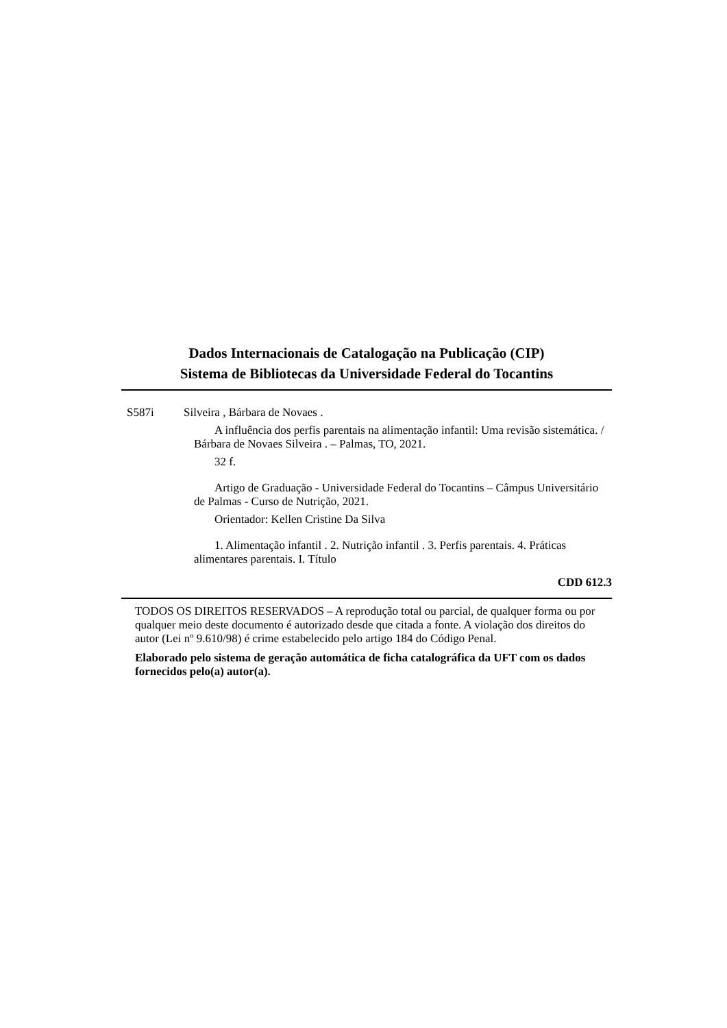Dados Internacionais de Catalogação na Publicação (CIP)
Sistema de Bibliotecas da Universidade Federal do Tocantins
S587i Silveira , Bárbara de Novaes .
A influência dos perfis parentais na alimentação infantil: Uma revisão sistemática. / Bárbara de Novaes Silveira . – Palmas, TO, 2021.
32 f.
Artigo de Graduação - Universidade Federal do Tocantins – Câmpus Universitário de Palmas - Curso de Nutrição, 2021.
Orientador: Kellen Cristine Da Silva
1. Alimentação infantil . 2. Nutrição infantil . 3. Perfis parentais. 4. Práticas alimentares parentais. I. Título
CDD 612.3
TODOS OS DIREITOS RESERVADOS – A reprodução total ou parcial, de qualquer forma ou por qualquer meio deste documento é autorizado desde que citada a fonte. A violação dos direitos do autor (Lei nº 9.610/98) é crime estabelecido pelo artigo 184 do Código Penal.
Elaborado pelo sistema de geração automática de ficha catalográfica da UFT com os dados fornecidos pelo(a) autor(a).